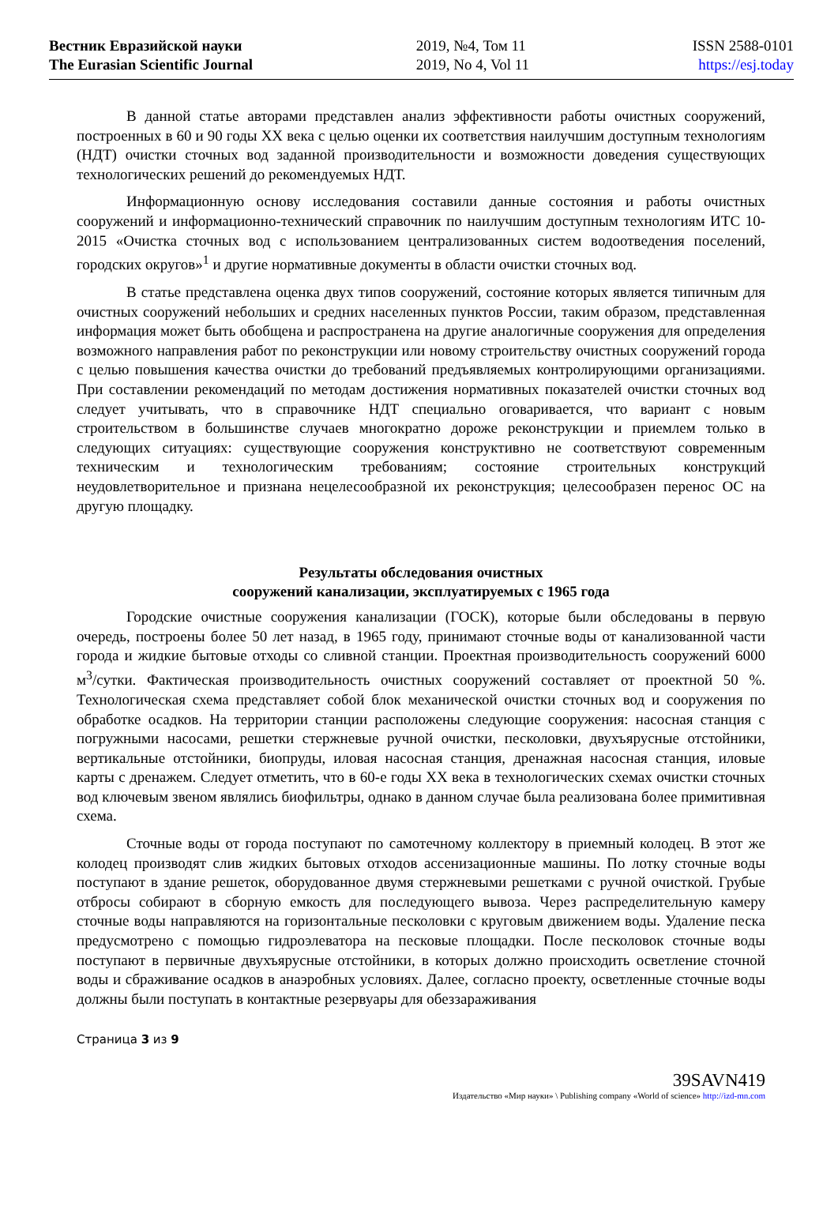Вестник Евразийской науки
The Eurasian Scientific Journal
2019, №4, Том 11
2019, No 4, Vol 11
ISSN 2588-0101
https://esj.today
В данной статье авторами представлен анализ эффективности работы очистных сооружений, построенных в 60 и 90 годы XX века с целью оценки их соответствия наилучшим доступным технологиям (НДТ) очистки сточных вод заданной производительности и возможности доведения существующих технологических решений до рекомендуемых НДТ.
Информационную основу исследования составили данные состояния и работы очистных сооружений и информационно-технический справочник по наилучшим доступным технологиям ИТС 10-2015 «Очистка сточных вод с использованием централизованных систем водоотведения поселений, городских округов»<sup>1</sup> и другие нормативные документы в области очистки сточных вод.
В статье представлена оценка двух типов сооружений, состояние которых является типичным для очистных сооружений небольших и средних населенных пунктов России, таким образом, представленная информация может быть обобщена и распространена на другие аналогичные сооружения для определения возможного направления работ по реконструкции или новому строительству очистных сооружений города с целью повышения качества очистки до требований предъявляемых контролирующими организациями. При составлении рекомендаций по методам достижения нормативных показателей очистки сточных вод следует учитывать, что в справочнике НДТ специально оговаривается, что вариант с новым строительством в большинстве случаев многократно дороже реконструкции и приемлем только в следующих ситуациях: существующие сооружения конструктивно не соответствуют современным техническим и технологическим требованиям; состояние строительных конструкций неудовлетворительное и признана нецелесообразной их реконструкция; целесообразен перенос ОС на другую площадку.
Результаты обследования очистных
сооружений канализации, эксплуатируемых с 1965 года
Городские очистные сооружения канализации (ГОСК), которые были обследованы в первую очередь, построены более 50 лет назад, в 1965 году, принимают сточные воды от канализованной части города и жидкие бытовые отходы со сливной станции. Проектная производительность сооружений 6000 м<sup>3</sup>/сутки. Фактическая производительность очистных сооружений составляет от проектной 50 %. Технологическая схема представляет собой блок механической очистки сточных вод и сооружения по обработке осадков. На территории станции расположены следующие сооружения: насосная станция с погружными насосами, решетки стержневые ручной очистки, песколовки, двухъярусные отстойники, вертикальные отстойники, биопруды, иловая насосная станция, дренажная насосная станция, иловые карты с дренажем. Следует отметить, что в 60-е годы XX века в технологических схемах очистки сточных вод ключевым звеном являлись биофильтры, однако в данном случае была реализована более примитивная схема.
Сточные воды от города поступают по самотечному коллектору в приемный колодец. В этот же колодец производят слив жидких бытовых отходов ассенизационные машины. По лотку сточные воды поступают в здание решеток, оборудованное двумя стержневыми решетками с ручной очисткой. Грубые отбросы собирают в сборную емкость для последующего вывоза. Через распределительную камеру сточные воды направляются на горизонтальные песколовки с круговым движением воды. Удаление песка предусмотрено с помощью гидроэлеватора на песковые площадки. После песколовок сточные воды поступают в первичные двухъярусные отстойники, в которых должно происходить осветление сточной воды и сбраживание осадков в анаэробных условиях. Далее, согласно проекту, осветленные сточные воды должны были поступать в контактные резервуары для обеззараживания
Страница 3 из 9
39SAVN419
Издательство «Мир науки» \ Publishing company «World of science» http://izd-mn.com